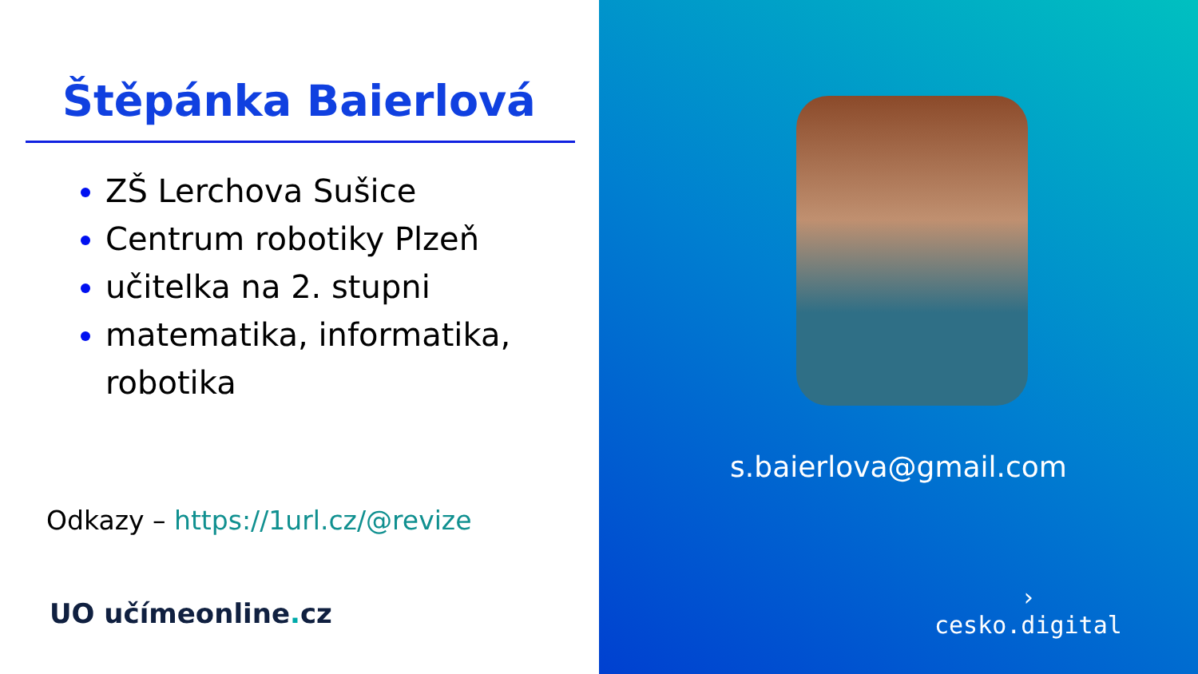Štěpánka Baierlová
ZŠ Lerchova Sušice
Centrum robotiky Plzeň
učitelka na 2. stupni
matematika, informatika, robotika
Odkazy – https://1url.cz/@revize
UO učímeonline. cz
s.baierlova@gmail.com
›
cesko.digital